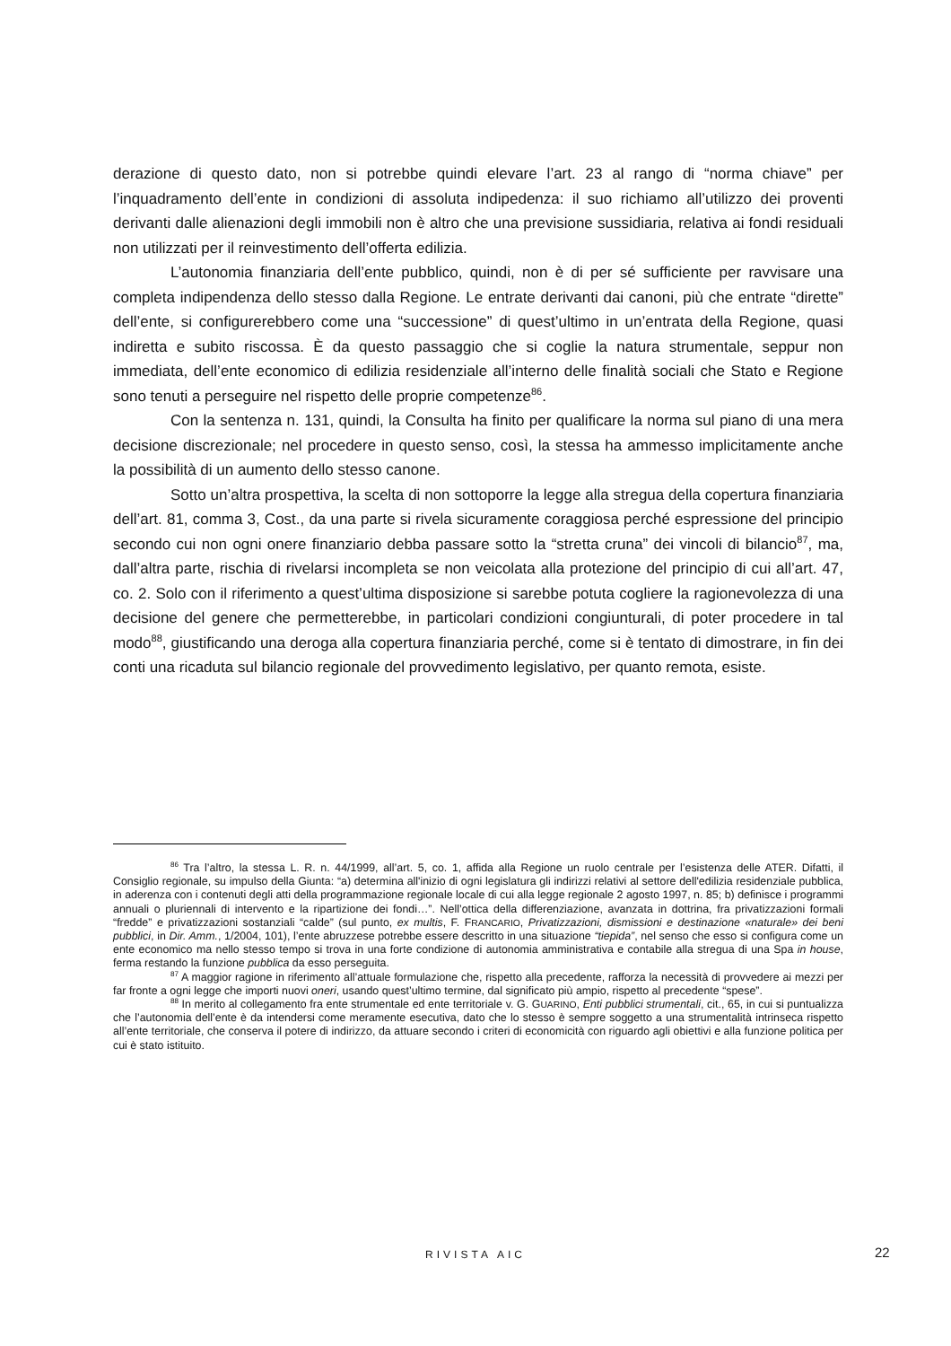derazione di questo dato, non si potrebbe quindi elevare l’art. 23 al rango di “norma chiave” per l’inquadramento dell’ente in condizioni di assoluta indipedenza: il suo richiamo all’utilizzo dei proventi derivanti dalle alienazioni degli immobili non è altro che una previsione sussidiaria, relativa ai fondi residuali non utilizzati per il reinvestimento dell’offerta edilizia.
L’autonomia finanziaria dell’ente pubblico, quindi, non è di per sé sufficiente per ravvisare una completa indipendenza dello stesso dalla Regione. Le entrate derivanti dai canoni, più che entrate “dirette” dell’ente, si configurerebbero come una “successione” di quest’ultimo in un’entrata della Regione, quasi indiretta e subito riscossa. È da questo passaggio che si coglie la natura strumentale, seppur non immediata, dell’ente economico di edilizia residenziale all’interno delle finalità sociali che Stato e Regione sono tenuti a perseguire nel rispetto delle proprie competenze<sup>86</sup>.
Con la sentenza n. 131, quindi, la Consulta ha finito per qualificare la norma sul piano di una mera decisione discrezionale; nel procedere in questo senso, così, la stessa ha ammesso implicitamente anche la possibilità di un aumento dello stesso canone.
Sotto un’altra prospettiva, la scelta di non sottoporre la legge alla stregua della copertura finanziaria dell’art. 81, comma 3, Cost., da una parte si rivela sicuramente coraggiosa perché espressione del principio secondo cui non ogni onere finanziario debba passare sotto la “stretta cruna” dei vincoli di bilancio<sup>87</sup>, ma, dall’altra parte, rischia di rivelarsi incompleta se non veicolata alla protezione del principio di cui all’art. 47, co. 2. Solo con il riferimento a quest’ultima disposizione si sarebbe potuta cogliere la ragionevolezza di una decisione del genere che permetterebbe, in particolari condizioni congiunturali, di poter procedere in tal modo<sup>88</sup>, giustificando una deroga alla copertura finanziaria perché, come si è tentato di dimostrare, in fin dei conti una ricaduta sul bilancio regionale del provvedimento legislativo, per quanto remota, esiste.
<sup>86</sup> Tra l’altro, la stessa L. R. n. 44/1999, all’art. 5, co. 1, affida alla Regione un ruolo centrale per l’esistenza delle ATER. Difatti, il Consiglio regionale, su impulso della Giunta: “a) determina all'inizio di ogni legislatura gli indirizzi relativi al settore dell'edilizia residenziale pubblica, in aderenza con i contenuti degli atti della programmazione regionale locale di cui alla legge regionale 2 agosto 1997, n. 85; b) definisce i programmi annuali o pluriennali di intervento e la ripartizione dei fondi…”. Nell’ottica della differenziazione, avanzata in dottrina, fra privatizzazioni formali “fredde” e privatizzazioni sostanziali “calde” (sul punto, ex multis, F. FRANCARIO, Privatizzazioni, dismissioni e destinazione «naturale» dei beni pubblici, in Dir. Amm., 1/2004, 101), l’ente abruzzese potrebbe essere descritto in una situazione “tiepida”, nel senso che esso si configura come un ente economico ma nello stesso tempo si trova in una forte condizione di autonomia amministrativa e contabile alla stregua di una Spa in house, ferma restando la funzione pubblica da esso perseguita.
<sup>87</sup> A maggior ragione in riferimento all’attuale formulazione che, rispetto alla precedente, rafforza la necessità di provvedere ai mezzi per far fronte a ogni legge che importi nuovi oneri, usando quest’ultimo termine, dal significato più ampio, rispetto al precedente “spese”.
<sup>88</sup> In merito al collegamento fra ente strumentale ed ente territoriale v. G. GUARINO, Enti pubblici strumentali, cit., 65, in cui si puntualizza che l’autonomia dell’ente è da intendersi come meramente esecutiva, dato che lo stesso è sempre soggetto a una strumentalità intrinseca rispetto all’ente territoriale, che conserva il potere di indirizzo, da attuare secondo i criteri di economicità con riguardo agli obiettivi e alla funzione politica per cui è stato istituito.
RIVISTA AIC
22